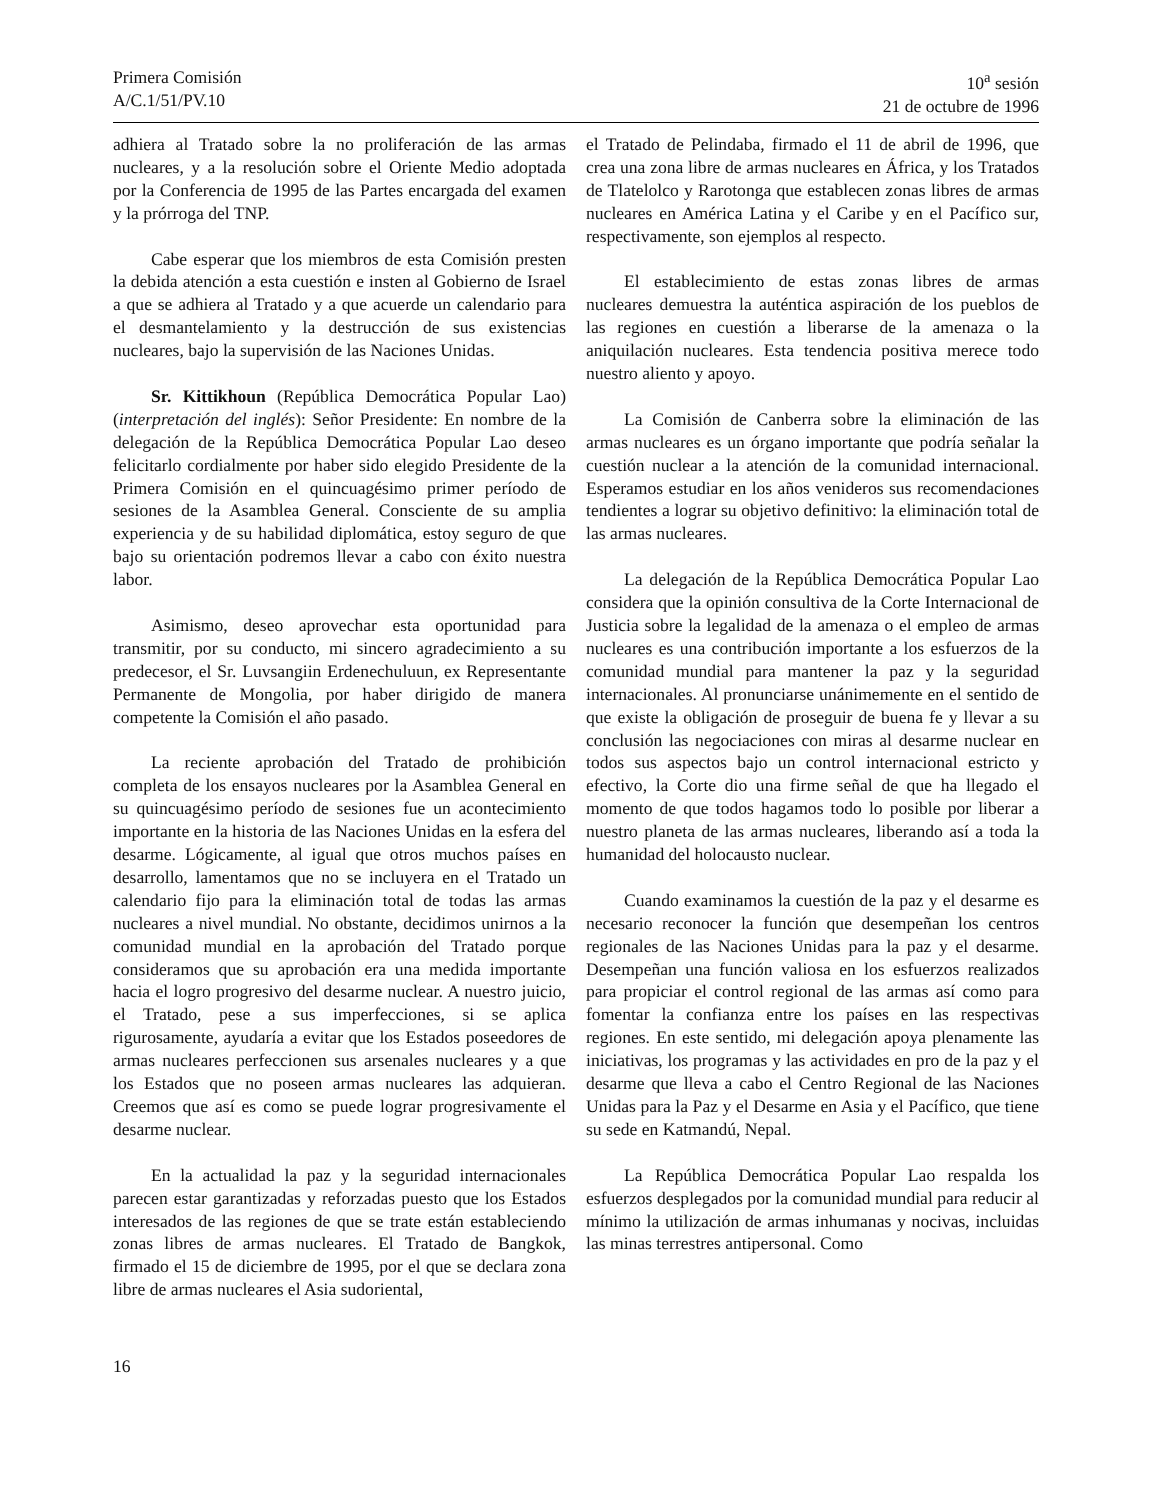Primera Comisión
A/C.1/51/PV.10
10<sup>a</sup> sesión
21 de octubre de 1996
adhiera al Tratado sobre la no proliferación de las armas nucleares, y a la resolución sobre el Oriente Medio adoptada por la Conferencia de 1995 de las Partes encargada del examen y la prórroga del TNP.
Cabe esperar que los miembros de esta Comisión presten la debida atención a esta cuestión e insten al Gobierno de Israel a que se adhiera al Tratado y a que acuerde un calendario para el desmantelamiento y la destrucción de sus existencias nucleares, bajo la supervisión de las Naciones Unidas.
Sr. Kittikhoun (República Democrática Popular Lao) (interpretación del inglés): Señor Presidente: En nombre de la delegación de la República Democrática Popular Lao deseo felicitarlo cordialmente por haber sido elegido Presidente de la Primera Comisión en el quincuagésimo primer período de sesiones de la Asamblea General. Consciente de su amplia experiencia y de su habilidad diplomática, estoy seguro de que bajo su orientación podremos llevar a cabo con éxito nuestra labor.
Asimismo, deseo aprovechar esta oportunidad para transmitir, por su conducto, mi sincero agradecimiento a su predecesor, el Sr. Luvsangiin Erdenechuluun, ex Representante Permanente de Mongolia, por haber dirigido de manera competente la Comisión el año pasado.
La reciente aprobación del Tratado de prohibición completa de los ensayos nucleares por la Asamblea General en su quincuagésimo período de sesiones fue un acontecimiento importante en la historia de las Naciones Unidas en la esfera del desarme. Lógicamente, al igual que otros muchos países en desarrollo, lamentamos que no se incluyera en el Tratado un calendario fijo para la eliminación total de todas las armas nucleares a nivel mundial. No obstante, decidimos unirnos a la comunidad mundial en la aprobación del Tratado porque consideramos que su aprobación era una medida importante hacia el logro progresivo del desarme nuclear. A nuestro juicio, el Tratado, pese a sus imperfecciones, si se aplica rigurosamente, ayudaría a evitar que los Estados poseedores de armas nucleares perfeccionen sus arsenales nucleares y a que los Estados que no poseen armas nucleares las adquieran. Creemos que así es como se puede lograr progresivamente el desarme nuclear.
En la actualidad la paz y la seguridad internacionales parecen estar garantizadas y reforzadas puesto que los Estados interesados de las regiones de que se trate están estableciendo zonas libres de armas nucleares. El Tratado de Bangkok, firmado el 15 de diciembre de 1995, por el que se declara zona libre de armas nucleares el Asia sudoriental,
el Tratado de Pelindaba, firmado el 11 de abril de 1996, que crea una zona libre de armas nucleares en África, y los Tratados de Tlatelolco y Rarotonga que establecen zonas libres de armas nucleares en América Latina y el Caribe y en el Pacífico sur, respectivamente, son ejemplos al respecto.
El establecimiento de estas zonas libres de armas nucleares demuestra la auténtica aspiración de los pueblos de las regiones en cuestión a liberarse de la amenaza o la aniquilación nucleares. Esta tendencia positiva merece todo nuestro aliento y apoyo.
La Comisión de Canberra sobre la eliminación de las armas nucleares es un órgano importante que podría señalar la cuestión nuclear a la atención de la comunidad internacional. Esperamos estudiar en los años venideros sus recomendaciones tendientes a lograr su objetivo definitivo: la eliminación total de las armas nucleares.
La delegación de la República Democrática Popular Lao considera que la opinión consultiva de la Corte Internacional de Justicia sobre la legalidad de la amenaza o el empleo de armas nucleares es una contribución importante a los esfuerzos de la comunidad mundial para mantener la paz y la seguridad internacionales. Al pronunciarse unánimemente en el sentido de que existe la obligación de proseguir de buena fe y llevar a su conclusión las negociaciones con miras al desarme nuclear en todos sus aspectos bajo un control internacional estricto y efectivo, la Corte dio una firme señal de que ha llegado el momento de que todos hagamos todo lo posible por liberar a nuestro planeta de las armas nucleares, liberando así a toda la humanidad del holocausto nuclear.
Cuando examinamos la cuestión de la paz y el desarme es necesario reconocer la función que desempeñan los centros regionales de las Naciones Unidas para la paz y el desarme. Desempeñan una función valiosa en los esfuerzos realizados para propiciar el control regional de las armas así como para fomentar la confianza entre los países en las respectivas regiones. En este sentido, mi delegación apoya plenamente las iniciativas, los programas y las actividades en pro de la paz y el desarme que lleva a cabo el Centro Regional de las Naciones Unidas para la Paz y el Desarme en Asia y el Pacífico, que tiene su sede en Katmandú, Nepal.
La República Democrática Popular Lao respalda los esfuerzos desplegados por la comunidad mundial para reducir al mínimo la utilización de armas inhumanas y nocivas, incluidas las minas terrestres antipersonal. Como
16